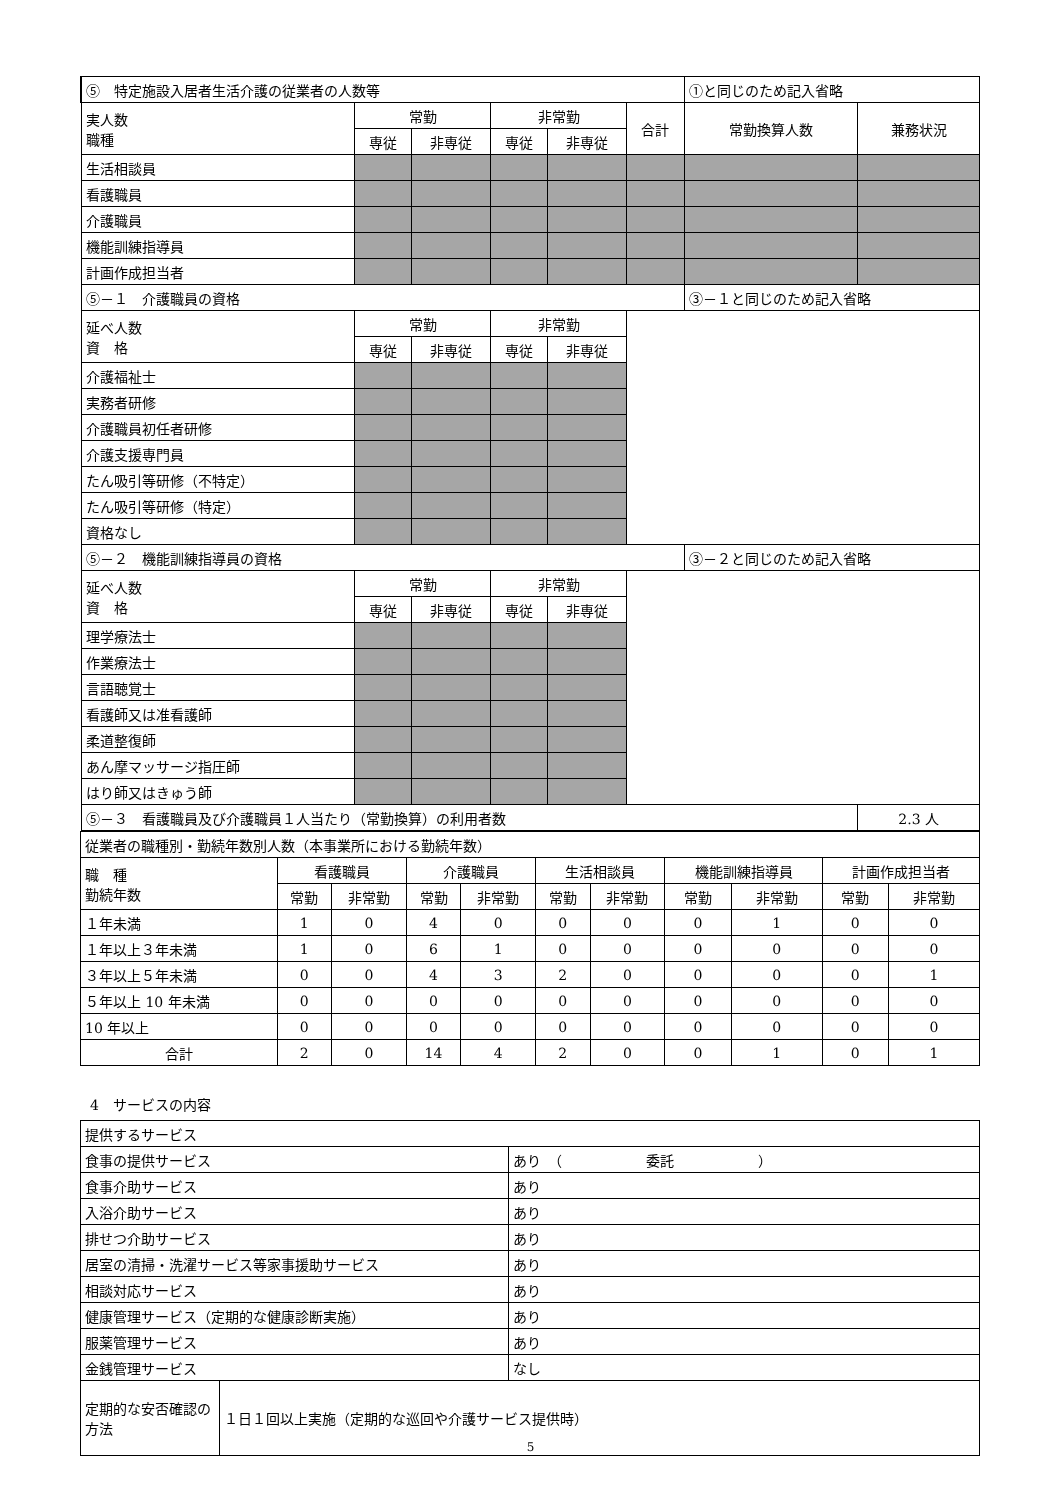| ⑤ 特定施設入居者生活介護の従業者の人数等 | | | | | | ①と同じのため記入省略 | | |
| 実人数 職種 | 常勤 | | 非常勤 | | 合計 | 常勤換算人数 | 兼務状況 | |
| | 専従 | 非専従 | 専従 | 非専従 | | | | |
| 生活相談員 | | | | | | | | |
| 看護職員 | | | | | | | | |
| 介護職員 | | | | | | | | |
| 機能訓練指導員 | | | | | | | | |
| 計画作成担当者 | | | | | | | | |
| ⑤－１ 介護職員の資格 | | | | | | ③－１と同じのため記入省略 | | |
| 延べ人数 資 格 | 常勤 | | 非常勤 | | | | | |
| | 専従 | 非専従 | 専従 | 非専従 | | | | |
| 介護福祉士 | | | | | | | | |
| 実務者研修 | | | | | | | | |
| 介護職員初任者研修 | | | | | | | | |
| 介護支援専門員 | | | | | | | | |
| たん吸引等研修（不特定） | | | | | | | | |
| たん吸引等研修（特定） | | | | | | | | |
| 資格なし | | | | | | | | |
| ⑤－２ 機能訓練指導員の資格 | | | | | | ③－２と同じのため記入省略 | | |
| 延べ人数 資 格 | 常勤 | | 非常勤 | | | | | |
| | 専従 | 非専従 | 専従 | 非専従 | | | | |
| 理学療法士 | | | | | | | | |
| 作業療法士 | | | | | | | | |
| 言語聴覚士 | | | | | | | | |
| 看護師又は准看護師 | | | | | | | | |
| 柔道整復師 | | | | | | | | |
| あん摩マッサージ指圧師 | | | | | | | | |
| はり師又はきゅう師 | | | | | | | | |
| ⑤－３ 看護職員及び介護職員１人当たり（常勤換算）の利用者数 | | | | | | | | 2.3 人 |
| 従業者の職種別・勤続年数別人数（本事業所における勤続年数） | | | | | | | | | | |
| 職 種 勤続年数 | 看護職員 | | 介護職員 | | 生活相談員 | | 機能訓練指導員 | | 計画作成担当者 | |
| | 常勤 | 非常勤 | 常勤 | 非常勤 | 常勤 | 非常勤 | 常勤 | 非常勤 | 常勤 | 非常勤 |
| １年未満 | 1 | 0 | 4 | 0 | 0 | 0 | 0 | 1 | 0 | 0 |
| １年以上３年未満 | 1 | 0 | 6 | 1 | 0 | 0 | 0 | 0 | 0 | 0 |
| ３年以上５年未満 | 0 | 0 | 4 | 3 | 2 | 0 | 0 | 0 | 0 | 1 |
| ５年以上 10 年未満 | 0 | 0 | 0 | 0 | 0 | 0 | 0 | 0 | 0 | 0 |
| 10 年以上 | 0 | 0 | 0 | 0 | 0 | 0 | 0 | 0 | 0 | 0 |
| 合計 | 2 | 0 | 14 | 4 | 2 | 0 | 0 | 1 | 0 | 1 |
4　サービスの内容
| 提供するサービス | | |
| 食事の提供サービス | | あり （ 委託 ） |
| 食事介助サービス | | あり |
| 入浴介助サービス | | あり |
| 排せつ介助サービス | | あり |
| 居室の清掃・洗濯サービス等家事援助サービス | | あり |
| 相談対応サービス | | あり |
| 健康管理サービス（定期的な健康診断実施） | | あり |
| 服薬管理サービス | | あり |
| 金銭管理サービス | | なし |
| 定期的な安否確認の方法 | １日１回以上実施（定期的な巡回や介護サービス提供時） | |
5